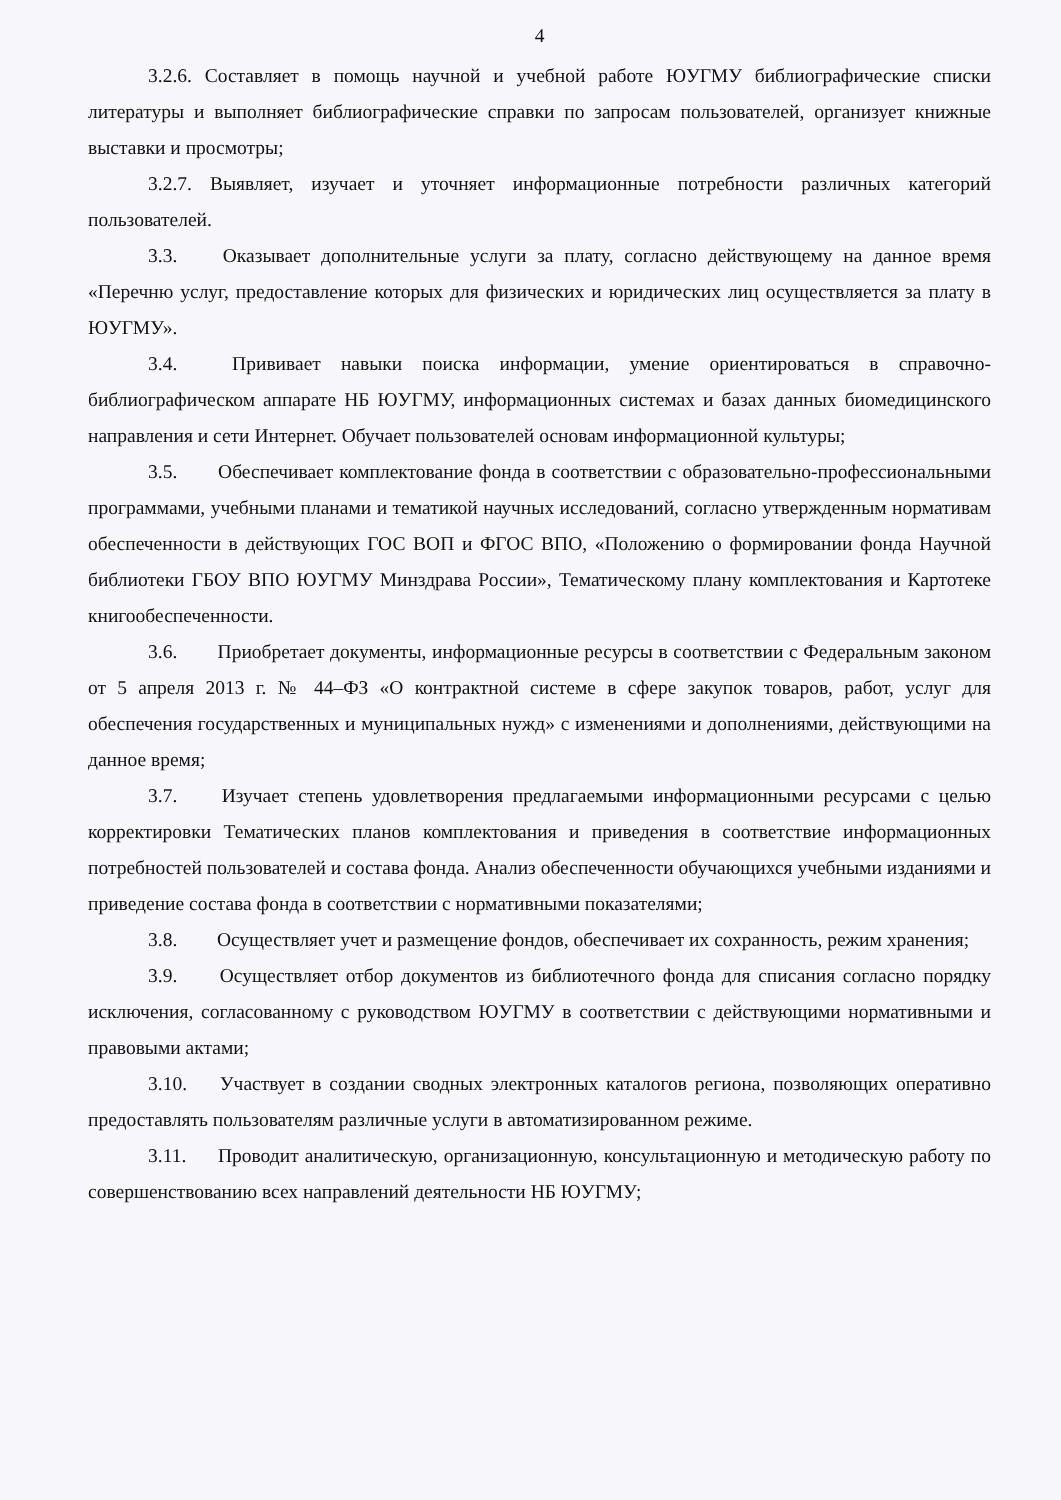4
3.2.6. Составляет в помощь научной и учебной работе ЮУГМУ библиографические списки литературы и выполняет библиографические справки по запросам пользователей, организует книжные выставки и просмотры;
3.2.7. Выявляет, изучает и уточняет информационные потребности различных категорий пользователей.
3.3. Оказывает дополнительные услуги за плату, согласно действующему на данное время «Перечню услуг, предоставление которых для физических и юридических лиц осуществляется за плату в ЮУГМУ».
3.4. Прививает навыки поиска информации, умение ориентироваться в справочно-библиографическом аппарате НБ ЮУГМУ, информационных системах и базах данных биомедицинского направления и сети Интернет. Обучает пользователей основам информационной культуры;
3.5. Обеспечивает комплектование фонда в соответствии с образовательно-профессиональными программами, учебными планами и тематикой научных исследований, согласно утвержденным нормативам обеспеченности в действующих ГОС ВОП и ФГОС ВПО, «Положению о формировании фонда Научной библиотеки ГБОУ ВПО ЮУГМУ Минздрава России», Тематическому плану комплектования и Картотеке книгообеспеченности.
3.6. Приобретает документы, информационные ресурсы в соответствии с Федеральным законом от 5 апреля 2013 г. № 44–ФЗ «О контрактной системе в сфере закупок товаров, работ, услуг для обеспечения государственных и муниципальных нужд» с изменениями и дополнениями, действующими на данное время;
3.7. Изучает степень удовлетворения предлагаемыми информационными ресурсами с целью корректировки Тематических планов комплектования и приведения в соответствие информационных потребностей пользователей и состава фонда. Анализ обеспеченности обучающихся учебными изданиями и приведение состава фонда в соответствии с нормативными показателями;
3.8. Осуществляет учет и размещение фондов, обеспечивает их сохранность, режим хранения;
3.9. Осуществляет отбор документов из библиотечного фонда для списания согласно порядку исключения, согласованному с руководством ЮУГМУ в соответствии с действующими нормативными и правовыми актами;
3.10. Участвует в создании сводных электронных каталогов региона, позволяющих оперативно предоставлять пользователям различные услуги в автоматизированном режиме.
3.11. Проводит аналитическую, организационную, консультационную и методическую работу по совершенствованию всех направлений деятельности НБ ЮУГМУ;